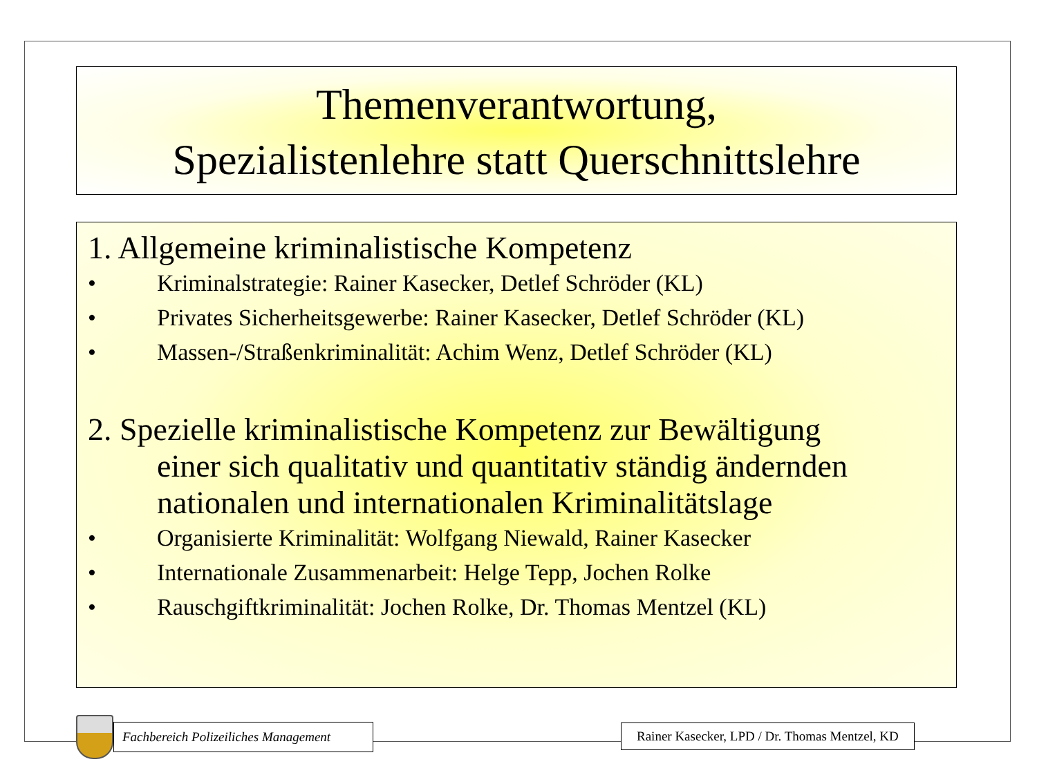Themenverantwortung,
Spezialistenlehre statt Querschnittslehre
1. Allgemeine kriminalistische Kompetenz
• Kriminalstrategie: Rainer Kasecker, Detlef Schröder (KL)
• Privates Sicherheitsgewerbe: Rainer Kasecker, Detlef Schröder (KL)
• Massen-/Straßenkriminalität: Achim Wenz, Detlef Schröder (KL)
2. Spezielle kriminalistische Kompetenz zur Bewältigung
einer sich qualitativ und quantitativ ständig ändernden nationalen und internationalen Kriminalitätslage
• Organisierte Kriminalität: Wolfgang Niewald, Rainer Kasecker
• Internationale Zusammenarbeit: Helge Tepp, Jochen Rolke
• Rauschgiftkriminalität: Jochen Rolke, Dr. Thomas Mentzel (KL)
Fachbereich Polizeiliches Management
Rainer Kasecker, LPD / Dr. Thomas Mentzel, KD